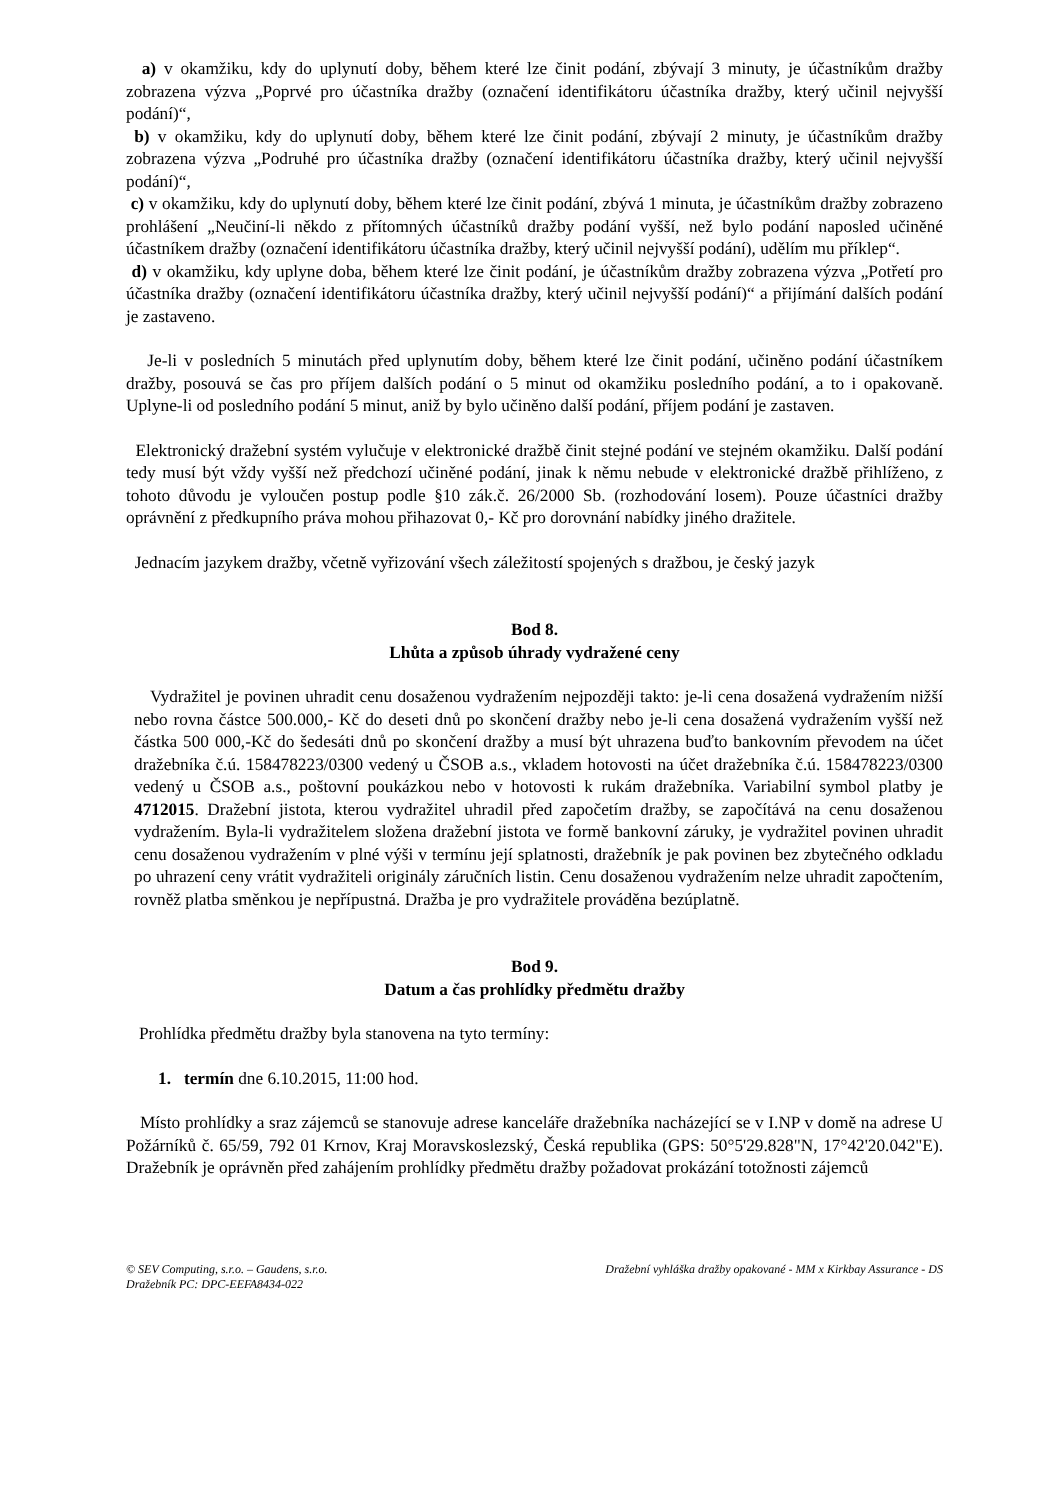a) v okamžiku, kdy do uplynutí doby, během které lze činit podání, zbývají 3 minuty, je účastníkům dražby zobrazena výzva „Poprvé pro účastníka dražby (označení identifikátoru účastníka dražby, který učinil nejvyšší podání)“,
b) v okamžiku, kdy do uplynutí doby, během které lze činit podání, zbývají 2 minuty, je účastníkům dražby zobrazena výzva „Podruhé pro účastníka dražby (označení identifikátoru účastníka dražby, který učinil nejvyšší podání)“,
c) v okamžiku, kdy do uplynutí doby, během které lze činit podání, zbývá 1 minuta, je účastníkům dražby zobrazeno prohlášení „Neučiní-li někdo z přítomných účastníků dražby podání vyšší, než bylo podání naposled učiněné účastníkem dražby (označení identifikátoru účastníka dražby, který učinil nejvyšší podání), udělím mu příklep“.
d) v okamžiku, kdy uplyne doba, během které lze činit podání, je účastníkům dražby zobrazena výzva „Potřetí pro účastníka dražby (označení identifikátoru účastníka dražby, který učinil nejvyšší podání)“ a přijímání dalších podání je zastaveno.
Je-li v posledních 5 minutách před uplynutím doby, během které lze činit podání, učiněno podání účastníkem dražby, posouvá se čas pro příjem dalších podání o 5 minut od okamžiku posledního podání, a to i opakovaně. Uplyne-li od posledního podání 5 minut, aniž by bylo učiněno další podání, příjem podání je zastaven.
Elektronický dražební systém vylučuje v elektronické dražbě činit stejné podání ve stejném okamžiku. Další podání tedy musí být vždy vyšší než předchozí učiněné podání, jinak k němu nebude v elektronické dražbě přihlíženo, z tohoto důvodu je vyloučen postup podle §10 zák.č. 26/2000 Sb. (rozhodování losem). Pouze účastníci dražby oprávnění z předkupního práva mohou přihazovat 0,- Kč pro dorovnání nabídky jiného dražitele.
Jednacím jazykem dražby, včetně vyřizování všech záležitostí spojených s dražbou, je český jazyk
Bod 8.
Lhůta a způsob úhrady vydražené ceny
Vydražitel je povinen uhradit cenu dosaženou vydražením nejpozději takto: je-li cena dosažená vydražením nižší nebo rovna částce 500.000,- Kč do deseti dnů po skončení dražby nebo je-li cena dosažená vydražením vyšší než částka 500 000,-Kč do šedesáti dnů po skončení dražby a musí být uhrazena buďto bankovním převodem na účet dražebníka č.ú. 158478223/0300 vedený u ČSOB a.s., vkladem hotovosti na účet dražebníka č.ú. 158478223/0300 vedený u ČSOB a.s., poštovní poukázkou nebo v hotovosti k rukám dražebníka. Variabilní symbol platby je 4712015. Dražební jistota, kterou vydražitel uhradil před započetím dražby, se započítává na cenu dosaženou vydražením. Byla-li vydražitelem složena dražební jistota ve formě bankovní záruky, je vydražitel povinen uhradit cenu dosaženou vydražením v plné výši v termínu její splatnosti, dražebník je pak povinen bez zbytečného odkladu po uhrazení ceny vrátit vydražiteli originály záručních listin. Cenu dosaženou vydražením nelze uhradit započtením, rovněž platba směnkou je nepřípustná. Dražba je pro vydražitele prováděna bezúplatně.
Bod 9.
Datum a čas prohlídky předmětu dražby
Prohlídka předmětu dražby byla stanovena na tyto termíny:
1. termín dne 6.10.2015, 11:00 hod.
Místo prohlídky a sraz zájemců se stanovuje adrese kanceláře dražebníka nacházející se v I.NP v domě na adrese U Požárníků č. 65/59, 792 01 Krnov, Kraj Moravskoslezský, Česká republika (GPS: 50°5'29.828"N, 17°42'20.042"E). Dražebník je oprávněn před zahájením prohlídky předmětu dražby požadovat prokázání totožnosti zájemců
© SEV Computing, s.r.o. – Gaudens, s.r.o.
Dražebník PC: DPC-EEFA8434-022
Dražební vyhláška dražby opakované - MM x Kirkbay Assurance - DS